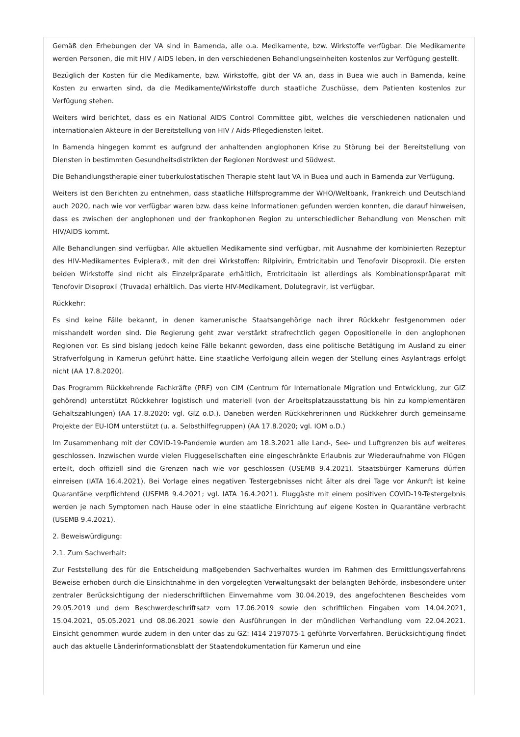Gemäß den Erhebungen der VA sind in Bamenda, alle o.a. Medikamente, bzw. Wirkstoffe verfügbar. Die Medikamente werden Personen, die mit HIV / AIDS leben, in den verschiedenen Behandlungseinheiten kostenlos zur Verfügung gestellt.
Bezüglich der Kosten für die Medikamente, bzw. Wirkstoffe, gibt der VA an, dass in Buea wie auch in Bamenda, keine Kosten zu erwarten sind, da die Medikamente/Wirkstoffe durch staatliche Zuschüsse, dem Patienten kostenlos zur Verfügung stehen.
Weiters wird berichtet, dass es ein National AIDS Control Committee gibt, welches die verschiedenen nationalen und internationalen Akteure in der Bereitstellung von HIV / Aids-Pflegediensten leitet.
In Bamenda hingegen kommt es aufgrund der anhaltenden anglophonen Krise zu Störung bei der Bereitstellung von Diensten in bestimmten Gesundheitsdistrikten der Regionen Nordwest und Südwest.
Die Behandlungstherapie einer tuberkulostatischen Therapie steht laut VA in Buea und auch in Bamenda zur Verfügung.
Weiters ist den Berichten zu entnehmen, dass staatliche Hilfsprogramme der WHO/Weltbank, Frankreich und Deutschland auch 2020, nach wie vor verfügbar waren bzw. dass keine Informationen gefunden werden konnten, die darauf hinweisen, dass es zwischen der anglophonen und der frankophonen Region zu unterschiedlicher Behandlung von Menschen mit HIV/AIDS kommt.
Alle Behandlungen sind verfügbar. Alle aktuellen Medikamente sind verfügbar, mit Ausnahme der kombinierten Rezeptur des HIV-Medikamentes Eviplera®, mit den drei Wirkstoffen: Rilpivirin, Emtricitabin und Tenofovir Disoproxil. Die ersten beiden Wirkstoffe sind nicht als Einzelpräparate erhältlich, Emtricitabin ist allerdings als Kombinationspräparat mit Tenofovir Disoproxil (Truvada) erhältlich. Das vierte HIV-Medikament, Dolutegravir, ist verfügbar.
Rückkehr:
Es sind keine Fälle bekannt, in denen kamerunische Staatsangehörige nach ihrer Rückkehr festgenommen oder misshandelt worden sind. Die Regierung geht zwar verstärkt strafrechtlich gegen Oppositionelle in den anglophonen Regionen vor. Es sind bislang jedoch keine Fälle bekannt geworden, dass eine politische Betätigung im Ausland zu einer Strafverfolgung in Kamerun geführt hätte. Eine staatliche Verfolgung allein wegen der Stellung eines Asylantrags erfolgt nicht (AA 17.8.2020).
Das Programm Rückkehrende Fachkräfte (PRF) von CIM (Centrum für Internationale Migration und Entwicklung, zur GIZ gehörend) unterstützt Rückkehrer logistisch und materiell (von der Arbeitsplatzausstattung bis hin zu komplementären Gehaltszahlungen) (AA 17.8.2020; vgl. GIZ o.D.). Daneben werden Rückkehrerinnen und Rückkehrer durch gemeinsame Projekte der EU-IOM unterstützt (u. a. Selbsthilfegruppen) (AA 17.8.2020; vgl. IOM o.D.)
Im Zusammenhang mit der COVID-19-Pandemie wurden am 18.3.2021 alle Land-, See- und Luftgrenzen bis auf weiteres geschlossen. Inzwischen wurde vielen Fluggesellschaften eine eingeschränkte Erlaubnis zur Wiederaufnahme von Flügen erteilt, doch offiziell sind die Grenzen nach wie vor geschlossen (USEMB 9.4.2021). Staatsbürger Kameruns dürfen einreisen (IATA 16.4.2021). Bei Vorlage eines negativen Testergebnisses nicht älter als drei Tage vor Ankunft ist keine Quarantäne verpflichtend (USEMB 9.4.2021; vgl. IATA 16.4.2021). Fluggäste mit einem positiven COVID-19-Testergebnis werden je nach Symptomen nach Hause oder in eine staatliche Einrichtung auf eigene Kosten in Quarantäne verbracht (USEMB 9.4.2021).
2. Beweiswürdigung:
2.1. Zum Sachverhalt:
Zur Feststellung des für die Entscheidung maßgebenden Sachverhaltes wurden im Rahmen des Ermittlungsverfahrens Beweise erhoben durch die Einsichtnahme in den vorgelegten Verwaltungsakt der belangten Behörde, insbesondere unter zentraler Berücksichtigung der niederschriftlichen Einvernahme vom 30.04.2019, des angefochtenen Bescheides vom 29.05.2019 und dem Beschwerdeschriftsatz vom 17.06.2019 sowie den schriftlichen Eingaben vom 14.04.2021, 15.04.2021, 05.05.2021 und 08.06.2021 sowie den Ausführungen in der mündlichen Verhandlung vom 22.04.2021. Einsicht genommen wurde zudem in den unter das zu GZ: I414 2197075-1 geführte Vorverfahren. Berücksichtigung findet auch das aktuelle Länderinformationsblatt der Staatendokumentation für Kamerun und eine